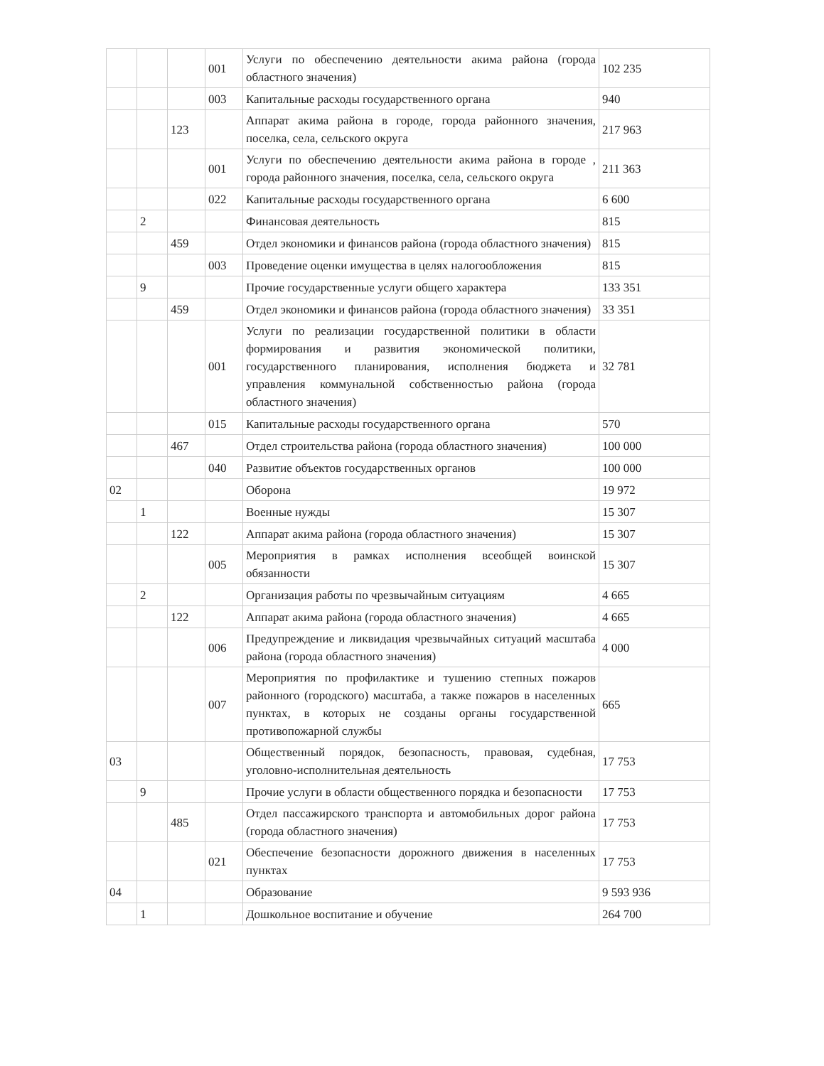| | | | 001 | Услуги по обеспечению деятельности акима района (города областного значения) | 102 235 |
| | | | 003 | Капитальные расходы государственного органа | 940 |
| | | 123 | | Аппарат акима района в городе, города районного значения, поселка, села, сельского округа | 217 963 |
| | | | 001 | Услуги по обеспечению деятельности акима района в городе , города районного значения, поселка, села, сельского округа | 211 363 |
| | | | 022 | Капитальные расходы государственного органа | 6 600 |
| | 2 | | | Финансовая деятельность | 815 |
| | | 459 | | Отдел экономики и финансов района (города областного значения) | 815 |
| | | | 003 | Проведение оценки имущества в целях налогообложения | 815 |
| | 9 | | | Прочие государственные услуги общего характера | 133 351 |
| | | 459 | | Отдел экономики и финансов района (города областного значения) | 33 351 |
| | | | 001 | Услуги по реализации государственной политики в области формирования и развития экономической политики, государственного планирования, исполнения бюджета и управления коммунальной собственностью района (города областного значения) | 32 781 |
| | | | 015 | Капитальные расходы государственного органа | 570 |
| | | 467 | | Отдел строительства района (города областного значения) | 100 000 |
| | | | 040 | Развитие объектов государственных органов | 100 000 |
| 02 | | | | Оборона | 19 972 |
| | 1 | | | Военные нужды | 15 307 |
| | | 122 | | Аппарат акима района (города областного значения) | 15 307 |
| | | | 005 | Мероприятия в рамках исполнения всеобщей воинской обязанности | 15 307 |
| | 2 | | | Организация работы по чрезвычайным ситуациям | 4 665 |
| | | 122 | | Аппарат акима района (города областного значения) | 4 665 |
| | | | 006 | Предупреждение и ликвидация чрезвычайных ситуаций масштаба района (города областного значения) | 4 000 |
| | | | 007 | Мероприятия по профилактике и тушению степных пожаров районного (городского) масштаба, а также пожаров в населенных пунктах, в которых не созданы органы государственной противопожарной службы | 665 |
| 03 | | | | Общественный порядок, безопасность, правовая, судебная, уголовно-исполнительная деятельность | 17 753 |
| | 9 | | | Прочие услуги в области общественного порядка и безопасности | 17 753 |
| | | 485 | | Отдел пассажирского транспорта и автомобильных дорог района (города областного значения) | 17 753 |
| | | | 021 | Обеспечение безопасности дорожного движения в населенных пунктах | 17 753 |
| 04 | | | | Образование | 9 593 936 |
| | 1 | | | Дошкольное воспитание и обучение | 264 700 |